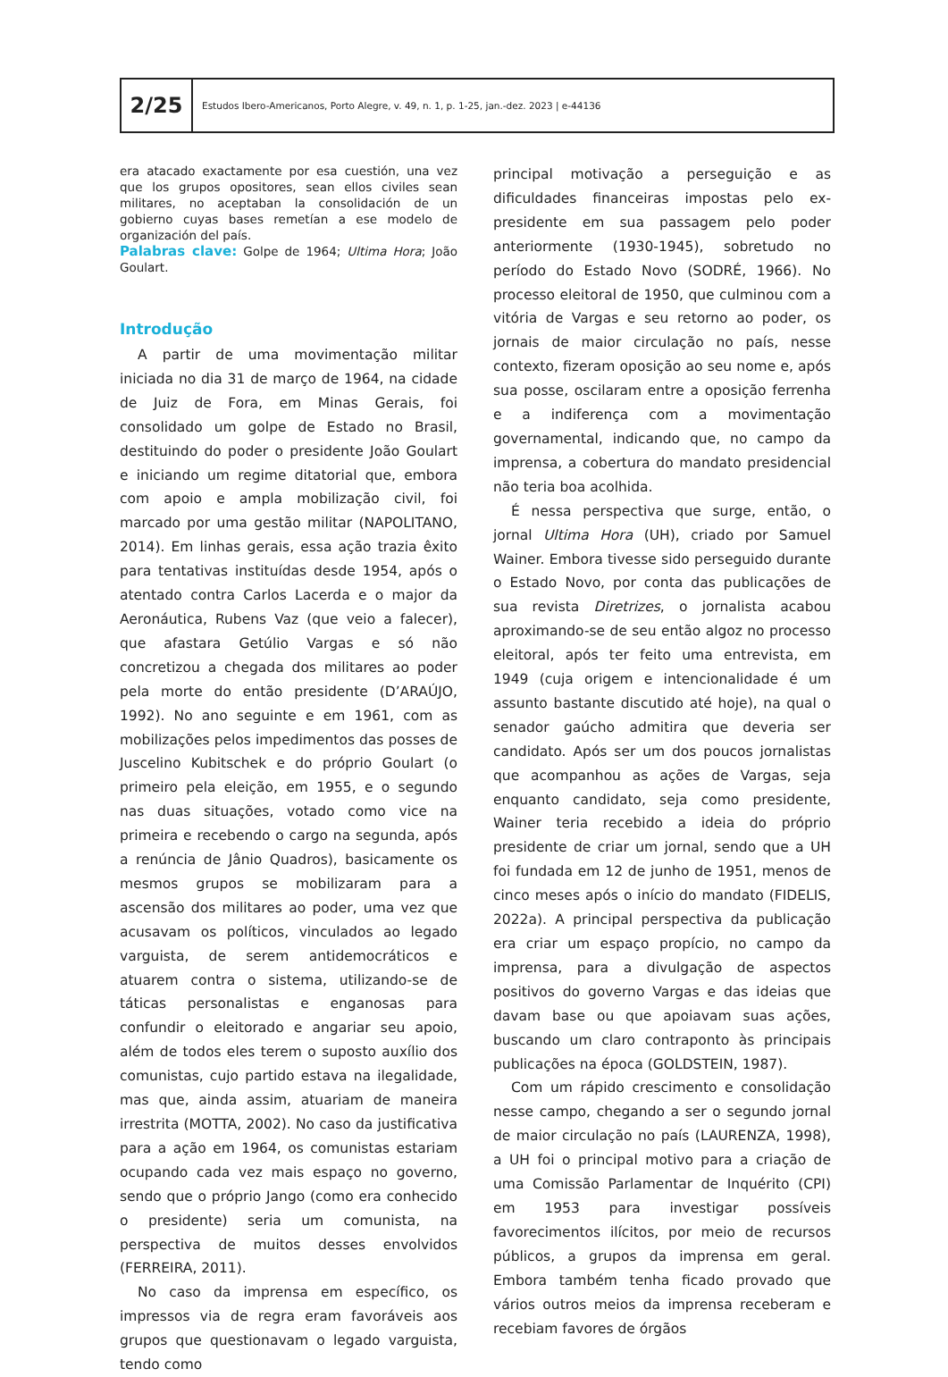2/25
Estudos Ibero-Americanos, Porto Alegre, v. 49, n. 1, p. 1-25, jan.-dez. 2023 | e-44136
era atacado exactamente por esa cuestión, una vez que los grupos opositores, sean ellos civiles sean militares, no aceptaban la consolidación de un gobierno cuyas bases remetían a ese modelo de organización del país.
Palabras clave: Golpe de 1964; Ultima Hora; João Goulart.
Introdução
A partir de uma movimentação militar iniciada no dia 31 de março de 1964, na cidade de Juiz de Fora, em Minas Gerais, foi consolidado um golpe de Estado no Brasil, destituindo do poder o presidente João Goulart e iniciando um regime ditatorial que, embora com apoio e ampla mobilização civil, foi marcado por uma gestão militar (NAPOLITANO, 2014). Em linhas gerais, essa ação trazia êxito para tentativas instituídas desde 1954, após o atentado contra Carlos Lacerda e o major da Aeronáutica, Rubens Vaz (que veio a falecer), que afastara Getúlio Vargas e só não concretizou a chegada dos militares ao poder pela morte do então presidente (D’ARAÚJO, 1992). No ano seguinte e em 1961, com as mobilizações pelos impedimentos das posses de Juscelino Kubitschek e do próprio Goulart (o primeiro pela eleição, em 1955, e o segundo nas duas situações, votado como vice na primeira e recebendo o cargo na segunda, após a renúncia de Jânio Quadros), basicamente os mesmos grupos se mobilizaram para a ascensão dos militares ao poder, uma vez que acusavam os políticos, vinculados ao legado varguista, de serem antidemocráticos e atuarem contra o sistema, utilizando-se de táticas personalistas e enganosas para confundir o eleitorado e angariar seu apoio, além de todos eles terem o suposto auxílio dos comunistas, cujo partido estava na ilegalidade, mas que, ainda assim, atuariam de maneira irrestrita (MOTTA, 2002). No caso da justificativa para a ação em 1964, os comunistas estariam ocupando cada vez mais espaço no governo, sendo que o próprio Jango (como era conhecido o presidente) seria um comunista, na perspectiva de muitos desses envolvidos (FERREIRA, 2011).
No caso da imprensa em específico, os impressos via de regra eram favoráveis aos grupos que questionavam o legado varguista, tendo como
principal motivação a perseguição e as dificuldades financeiras impostas pelo ex-presidente em sua passagem pelo poder anteriormente (1930-1945), sobretudo no período do Estado Novo (SODRÉ, 1966). No processo eleitoral de 1950, que culminou com a vitória de Vargas e seu retorno ao poder, os jornais de maior circulação no país, nesse contexto, fizeram oposição ao seu nome e, após sua posse, oscilaram entre a oposição ferrenha e a indiferença com a movimentação governamental, indicando que, no campo da imprensa, a cobertura do mandato presidencial não teria boa acolhida.
É nessa perspectiva que surge, então, o jornal Ultima Hora (UH), criado por Samuel Wainer. Embora tivesse sido perseguido durante o Estado Novo, por conta das publicações de sua revista Diretrizes, o jornalista acabou aproximando-se de seu então algoz no processo eleitoral, após ter feito uma entrevista, em 1949 (cuja origem e intencionalidade é um assunto bastante discutido até hoje), na qual o senador gaúcho admitira que deveria ser candidato. Após ser um dos poucos jornalistas que acompanhou as ações de Vargas, seja enquanto candidato, seja como presidente, Wainer teria recebido a ideia do próprio presidente de criar um jornal, sendo que a UH foi fundada em 12 de junho de 1951, menos de cinco meses após o início do mandato (FIDELIS, 2022a). A principal perspectiva da publicação era criar um espaço propício, no campo da imprensa, para a divulgação de aspectos positivos do governo Vargas e das ideias que davam base ou que apoiavam suas ações, buscando um claro contraponto às principais publicações na época (GOLDSTEIN, 1987).
Com um rápido crescimento e consolidação nesse campo, chegando a ser o segundo jornal de maior circulação no país (LAURENZA, 1998), a UH foi o principal motivo para a criação de uma Comissão Parlamentar de Inquérito (CPI) em 1953 para investigar possíveis favorecimentos ilícitos, por meio de recursos públicos, a grupos da imprensa em geral. Embora também tenha ficado provado que vários outros meios da imprensa receberam e recebiam favores de órgãos